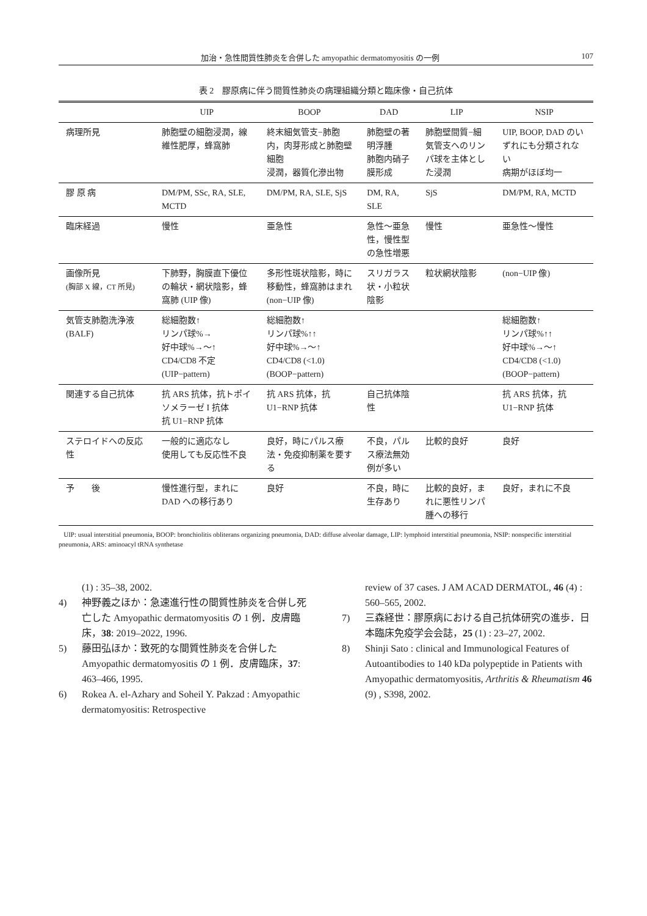加治・急性間質性肺炎を合併した amyopathic dermatomyositis の一例 107
表 2　膠原病に伴う間質性肺炎の病理組織分類と臨床像・自己抗体
| | UIP | BOOP | DAD | LIP | NSIP |
| --- | --- | --- | --- | --- | --- |
| 病理所見 | 肺胞壁の細胞浸潤，線維性肥厚，蜂窩肺 | 終末細気管支−肺胞内，肉芽形成と肺胞壁細胞 浸潤，器質化滲出物 | 肺胞壁の著明浮腫 肺胞内硝子膜形成 | 肺胞壁間質−細気管支へのリンパ球を主体とした浸潤 | UIP, BOOP, DAD のいずれにも分類されない 病期がほぼ均一 |
| 膠 原 病 | DM/PM, SSc, RA, SLE, MCTD | DM/PM, RA, SLE, SjS | DM, RA, SLE | SjS | DM/PM, RA, MCTD |
| 臨床経過 | 慢性 | 亜急性 | 急性〜亜急性，慢性型の急性増悪 | 慢性 | 亜急性〜慢性 |
| 画像所見 (胸部 X 線，CT 所見) | 下肺野，胸膜直下優位の輪状・網状陰影，蜂窩肺 (UIP 像) | 多形性斑状陰影，時に移動性，蜂窩肺はまれ (non−UIP 像) | スリガラス状・小粒状陰影 | 粒状網状陰影 | (non−UIP 像) |
| 気管支肺胞洗浄液 (BALF) | 総細胞数↑ リンパ球%→ 好中球%→〜↑ CD4/CD8 不定 (UIP−pattern) | 総細胞数↑ リンパ球%↑↑ 好中球%→〜↑ CD4/CD8 (<1.0) (BOOP−pattern) | | | 総細胞数↑ リンパ球%↑↑ 好中球%→〜↑ CD4/CD8 (<1.0) (BOOP−pattern) |
| 関連する自己抗体 | 抗 ARS 抗体，抗トポイソメラーゼ I 抗体 抗 U1−RNP 抗体 | 抗 ARS 抗体，抗 U1−RNP 抗体 | 自己抗体陰性 | | 抗 ARS 抗体，抗 U1−RNP 抗体 |
| ステロイドへの反応性 | 一般的に適応なし 使用しても反応性不良 | 良好，時にパルス療法・免疫抑制薬を要する | 不良，パルス療法無効例が多い | 比較的良好 | 良好 |
| 予 後 | 慢性進行型，まれに DAD への移行あり | 良好 | 不良，時に生存あり | 比較的良好，まれに悪性リンパ腫への移行 | 良好，まれに不良 |
UIP: usual interstitial pneumonia, BOOP: bronchiolitis obliterans organizing pneumonia, DAD: diffuse alveolar damage, LIP: lymphoid interstitial pneumonia, NSIP: nonspecific interstitial pneumonia, ARS: aminoacyl tRNA synthetase
(1) : 35–38, 2002.
4) 神野義之ほか：急速進行性の間質性肺炎を合併し死亡した Amyopathic dermatomyositis の 1 例．皮膚臨床，38: 2019–2022, 1996.
5) 藤田弘ほか：致死的な間質性肺炎を合併した Amyopathic dermatomyositis の 1 例．皮膚臨床，37: 463–466, 1995.
6) Rokea A. el-Azhary and Soheil Y. Pakzad : Amyopathic dermatomyositis: Retrospective
review of 37 cases. J AM ACAD DERMATOL, 46 (4) : 560–565, 2002.
7) 三森経世：膠原病における自己抗体研究の進歩．日本臨床免疫学会会誌，25 (1) : 23–27, 2002.
8) Shinji Sato : clinical and Immunological Features of Autoantibodies to 140 kDa polypeptide in Patients with Amyopathic dermatomyositis, Arthritis & Rheumatism 46 (9) , S398, 2002.